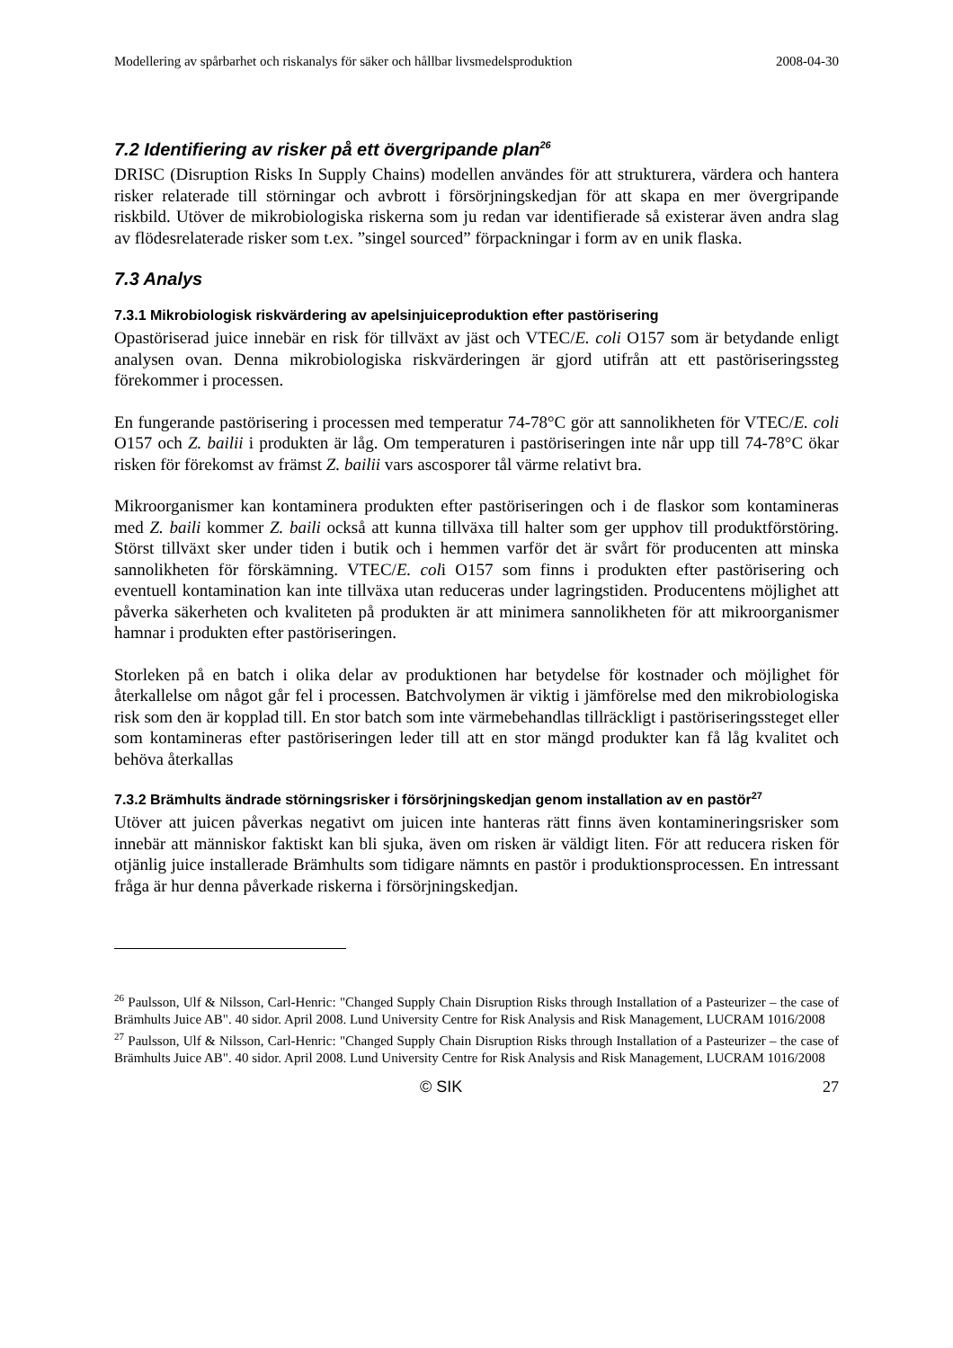Modellering av spårbarhet och riskanalys för säker och hållbar livsmedelsproduktion 2008-04-30
7.2 Identifiering av risker på ett övergripande plan<sup>26</sup>
DRISC (Disruption Risks In Supply Chains) modellen användes för att strukturera, värdera och hantera risker relaterade till störningar och avbrott i försörjningskedjan för att skapa en mer övergripande riskbild. Utöver de mikrobiologiska riskerna som ju redan var identifierade så existerar även andra slag av flödesrelaterade risker som t.ex. ”singel sourced” förpackningar i form av en unik flaska.
7.3 Analys
7.3.1 Mikrobiologisk riskvärdering av apelsinjuiceproduktion efter pastörisering
Opastöriserad juice innebär en risk för tillväxt av jäst och VTEC/E. coli O157 som är betydande enligt analysen ovan. Denna mikrobiologiska riskvärderingen är gjord utifrån att ett pastöriseringssteg förekommer i processen.
En fungerande pastörisering i processen med temperatur 74-78°C gör att sannolikheten för VTEC/E. coli O157 och Z. bailii i produkten är låg. Om temperaturen i pastöriseringen inte når upp till 74-78°C ökar risken för förekomst av främst Z. bailii vars ascosporer tål värme relativt bra.
Mikroorganismer kan kontaminera produkten efter pastöriseringen och i de flaskor som kontamineras med Z. baili kommer Z. baili också att kunna tillväxa till halter som ger upphov till produktförstöring. Störst tillväxt sker under tiden i butik och i hemmen varför det är svårt för producenten att minska sannolikheten för förskämning. VTEC/E. coli O157 som finns i produkten efter pastörisering och eventuell kontamination kan inte tillväxa utan reduceras under lagringstiden. Producentens möjlighet att påverka säkerheten och kvaliteten på produkten är att minimera sannolikheten för att mikroorganismer hamnar i produkten efter pastöriseringen.
Storleken på en batch i olika delar av produktionen har betydelse för kostnader och möjlighet för återkallelse om något går fel i processen. Batchvolymen är viktig i jämförelse med den mikrobiologiska risk som den är kopplad till. En stor batch som inte värmebehandlas tillräckligt i pastöriseringssteget eller som kontamineras efter pastöriseringen leder till att en stor mängd produkter kan få låg kvalitet och behöva återkallas
7.3.2 Brämhults ändrade störningsrisker i försörjningskedjan genom installation av en pastör<sup>27</sup>
Utöver att juicen påverkas negativt om juicen inte hanteras rätt finns även kontamineringsrisker som innebär att människor faktiskt kan bli sjuka, även om risken är väldigt liten. För att reducera risken för otjänlig juice installerade Brämhults som tidigare nämnts en pastör i produktionsprocessen. En intressant fråga är hur denna påverkade riskerna i försörjningskedjan.
<sup>26</sup> Paulsson, Ulf & Nilsson, Carl-Henric: "Changed Supply Chain Disruption Risks through Installation of a Pasteurizer – the case of Brämhults Juice AB". 40 sidor. April 2008. Lund University Centre for Risk Analysis and Risk Management, LUCRAM 1016/2008
<sup>27</sup> Paulsson, Ulf & Nilsson, Carl-Henric: "Changed Supply Chain Disruption Risks through Installation of a Pasteurizer – the case of Brämhults Juice AB". 40 sidor. April 2008. Lund University Centre for Risk Analysis and Risk Management, LUCRAM 1016/2008
© SIK 27